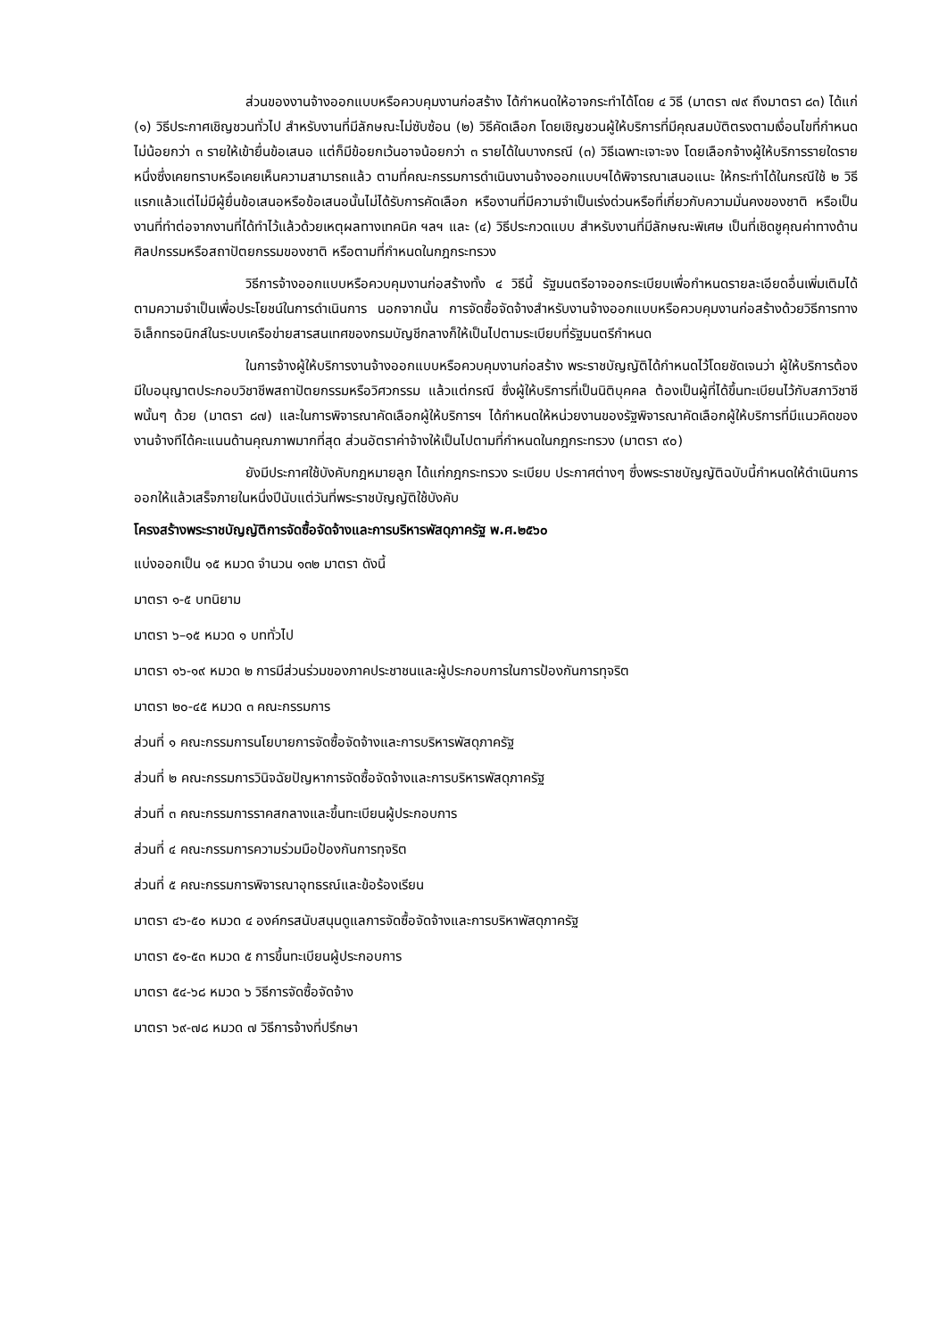ส่วนของงานจ้างออกแบบหรือควบคุมงานก่อสร้าง ได้กำหนดให้อาจกระทำได้โดย ๔ วิธี (มาตรา ๗๙ ถึงมาตรา ๘๓) ได้แก่ (๑) วิธีประกาศเชิญชวนทั่วไป สำหรับงานที่มีลักษณะไม่ซับซ้อน (๒) วิธีคัดเลือก โดยเชิญชวนผู้ให้บริการที่มีคุณสมบัติตรงตามเงื่อนไขที่กำหนดไม่น้อยกว่า ๓ รายให้เข้ายื่นข้อเสนอ แต่ก็มีข้อยกเว้นอาจน้อยกว่า ๓ รายได้ในบางกรณี (๓) วิธีเฉพาะเจาะจง โดยเลือกจ้างผู้ให้บริการรายใดรายหนึ่งซึ่งเคยทราบหรือเคยเห็นความสามารถแล้ว ตามที่คณะกรรมการดำเนินงานจ้างออกแบบฯได้พิจารณาเสนอแนะ ให้กระทำได้ในกรณีใช้ ๒ วิธีแรกแล้วแต่ไม่มีผู้ยื่นข้อเสนอหรือข้อเสนอนั้นไม่ได้รับการคัดเลือก หรืองานที่มีความจำเป็นเร่งด่วนหรือที่เกี่ยวกับความมั่นคงของชาติ หรือเป็นงานที่ทำต่อจากงานที่ได้ทำไว้แล้วด้วยเหตุผลทางเทคนิค ฯลฯ และ (๔) วิธีประกวดแบบ สำหรับงานที่มีลักษณะพิเศษ เป็นที่เชิดชูคุณค่าทางด้านศิลปกรรมหรือสถาปัตยกรรมของชาติ หรือตามที่กำหนดในกฎกระทรวง
วิธีการจ้างออกแบบหรือควบคุมงานก่อสร้างทั้ง ๔ วิธีนี้ รัฐมนตรีอาจออกระเบียบเพื่อกำหนดรายละเอียดอื่นเพิ่มเติมได้ตามความจำเป็นเพื่อประโยชน์ในการดำเนินการ นอกจากนั้น การจัดซื้อจัดจ้างสำหรับงานจ้างออกแบบหรือควบคุมงานก่อสร้างด้วยวิธีการทางอิเล็กทรอนิกส์ในระบบเครือข่ายสารสนเทศของกรมบัญชีกลางก็ให้เป็นไปตามระเบียบที่รัฐมนตรีกำหนด
ในการจ้างผู้ให้บริการงานจ้างออกแบบหรือควบคุมงานก่อสร้าง พระราชบัญญัติได้กำหนดไว้โดยชัดเจนว่า ผู้ให้บริการต้องมีใบอนุญาตประกอบวิชาชีพสถาปัตยกรรมหรือวิศวกรรม แล้วแต่กรณี ซึ่งผู้ให้บริการที่เป็นนิติบุคคล ต้องเป็นผู้ที่ได้ขึ้นทะเบียนไว้กับสภาวิชาชีพนั้นๆ ด้วย (มาตรา ๘๗) และในการพิจารณาคัดเลือกผู้ให้บริการฯ ได้กำหนดให้หน่วยงานของรัฐพิจารณาคัดเลือกผู้ให้บริการที่มีแนวคิดของงานจ้างทีได้คะแนนด้านคุณภาพมากที่สุด ส่วนอัตราค่าจ้างให้เป็นไปตามที่กำหนดในกฎกระทรวง (มาตรา ๙๐)
ยังมีประกาศใช้บังคับกฎหมายลูก ได้แก่กฎกระทรวง ระเบียบ ประกาศต่างๆ ซึ่งพระราชบัญญัติฉบับนี้กำหนดให้ดำเนินการออกให้แล้วเสร็จภายในหนึ่งปีนับแต่วันที่พระราชบัญญัติใช้บังคับ
โครงสร้างพระราชบัญญัติการจัดซื้อจัดจ้างและการบริหารพัสดุภาครัฐ พ.ศ.๒๕๖๐
แบ่งออกเป็น ๑๕ หมวด จำนวน ๑๓๒ มาตรา ดังนี้
มาตรา ๑-๕ บทนิยาม
มาตรา ๖–๑๕ หมวด ๑ บททั่วไป
มาตรา ๑๖-๑๙ หมวด ๒ การมีส่วนร่วมของภาคประชาชนและผู้ประกอบการในการป้องกันการทุจริต
มาตรา ๒๐-๔๕ หมวด ๓ คณะกรรมการ
ส่วนที่ ๑ คณะกรรมการนโยบายการจัดซื้อจัดจ้างและการบริหารพัสดุภาครัฐ
ส่วนที่ ๒ คณะกรรมการวินิจฉัยปัญหาการจัดซื้อจัดจ้างและการบริหารพัสดุภาครัฐ
ส่วนที่ ๓ คณะกรรมการราคสกลางและขึ้นทะเบียนผู้ประกอบการ
ส่วนที่ ๔ คณะกรรมการความร่วมมือป้องกันการทุจริต
ส่วนที่ ๕ คณะกรรมการพิจารณาอุทธรณ์และข้อร้องเรียน
มาตรา ๔๖-๕๐ หมวด ๔ องค์กรสนับสนุนดูแลการจัดซื้อจัดจ้างและการบริหาพัสดุภาครัฐ
มาตรา ๕๑-๕๓ หมวด ๕ การขึ้นทะเบียนผู้ประกอบการ
มาตรา ๕๔-๖๘ หมวด ๖ วิธีการจัดซื้อจัดจ้าง
มาตรา ๖๙-๗๘ หมวด ๗ วิธีการจ้างที่ปรึกษา